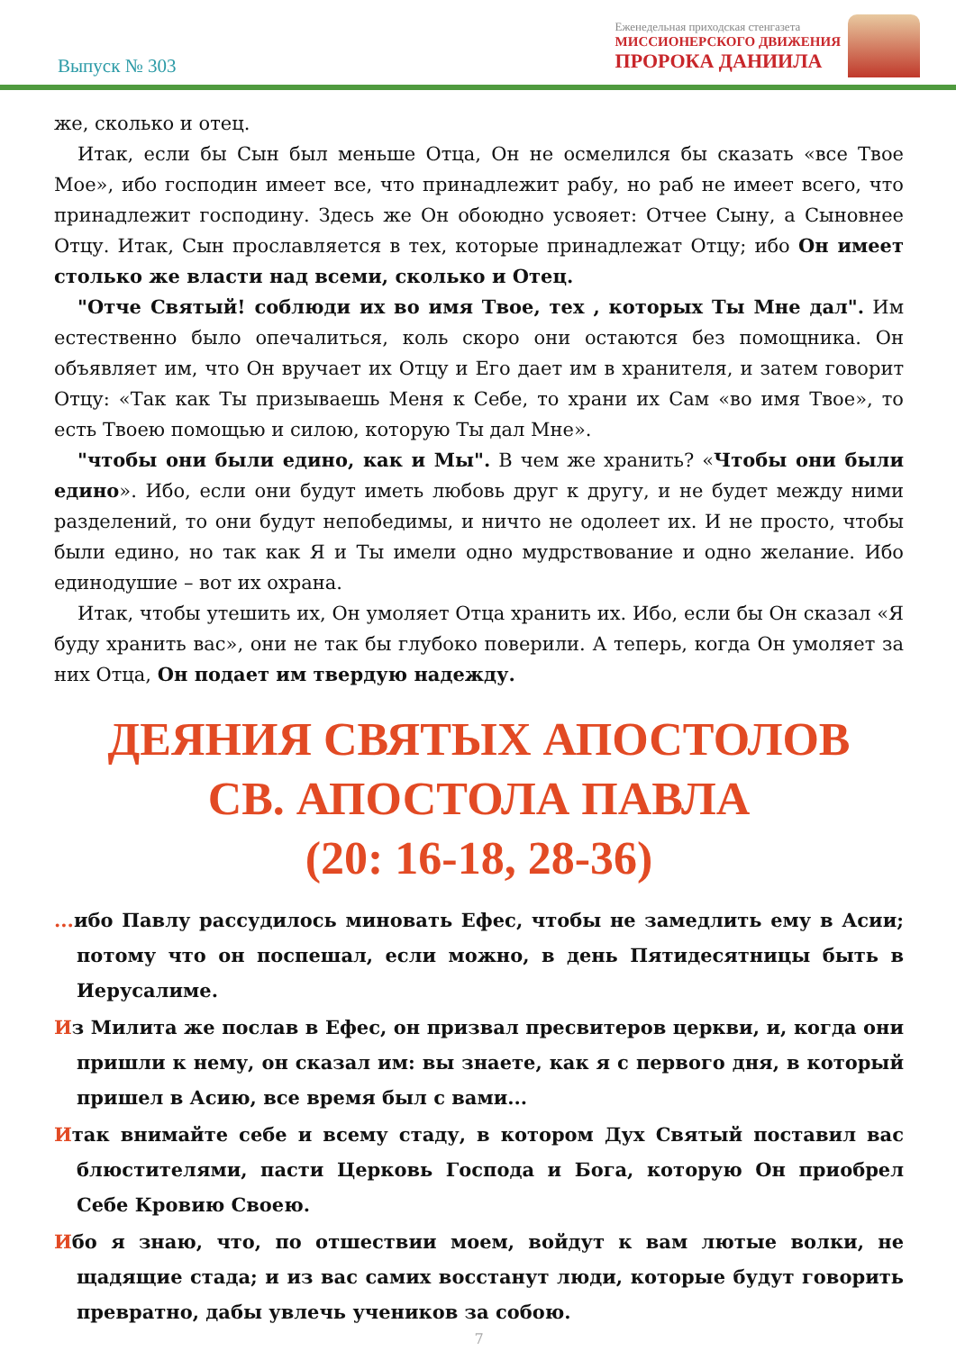Выпуск № 303
Еженедельная приходская стенгазета
МИССИОНЕРСКОГО ДВИЖЕНИЯ
ПРОРОКА ДАНИИЛА
же, сколько и отец.
Итак, если бы Сын был меньше Отца, Он не осмелился бы сказать «все Твое Мое», ибо господин имеет все, что принадлежит рабу, но раб не имеет всего, что принадлежит господину. Здесь же Он обоюдно усвояет: Отчее Сыну, а Сыновнее Отцу. Итак, Сын прославляется в тех, которые принадлежат Отцу; ибо Он имеет столько же власти над всеми, сколько и Отец.
"Отче Святый! соблюди их во имя Твое, тех , которых Ты Мне дал". Им естественно было опечалиться, коль скоро они остаются без помощника. Он объявляет им, что Он вручает их Отцу и Его дает им в хранителя, и затем говорит Отцу: «Так как Ты призываешь Меня к Себе, то храни их Сам «во имя Твое», то есть Твоею помощью и силою, которую Ты дал Мне».
"чтобы они были едино, как и Мы". В чем же хранить? «Чтобы они были едино». Ибо, если они будут иметь любовь друг к другу, и не будет между ними разделений, то они будут непобедимы, и ничто не одолеет их. И не просто, чтобы были едино, но так как Я и Ты имели одно мудрствование и одно желание. Ибо единодушие – вот их охрана.
Итак, чтобы утешить их, Он умоляет Отца хранить их. Ибо, если бы Он сказал «Я буду хранить вас», они не так бы глубоко поверили. А теперь, когда Он умоляет за них Отца, Он подает им твердую надежду.
ДЕЯНИЯ СВЯТЫХ АПОСТОЛОВ
СВ. АПОСТОЛА ПАВЛА
(20: 16-18, 28-36)
... ибо Павлу рассудилось миновать Ефес, чтобы не замедлить ему в Асии; потому что он поспешал, если можно, в день Пятидесятницы быть в Иерусалиме.
Из Милита же послав в Ефес, он призвал пресвитеров церкви, и, когда они пришли к нему, он сказал им: вы знаете, как я с первого дня, в который пришел в Асию, все время был с вами...
Итак внимайте себе и всему стаду, в котором Дух Святый поставил вас блюстителями, пасти Церковь Господа и Бога, которую Он приобрел Себе Кровию Своею.
Ибо я знаю, что, по отшествии моем, войдут к вам лютые волки, не щадящие стада; и из вас самих восстанут люди, которые будут говорить превратно, дабы увлечь учеников за собою.
7